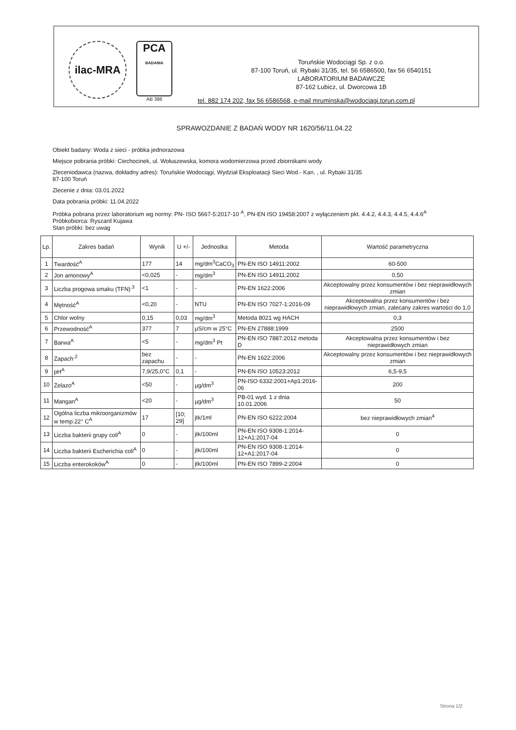ilac-MRA
PCA
BADANIA
AB 386
Toruńskie Wodociągi Sp. z o.o.
87-100 Toruń, ul. Rybaki 31/35, tel. 56 6586500, fax 56 6540151
LABORATORIUM BADAWCZE
87-162 Lubicz, ul. Dworcowa 1B
tel. 882 174 202, fax 56 6586568, e-mail mruminska@wodociagi.torun.com.pl
SPRAWOZDANIE Z BADAŃ WODY NR 1620/56/11.04.22
Obiekt badany: Woda z sieci - próbka jednorazowa
Miejsce pobrania próbki: Ciechocinek, ul. Wołuszewska, komora wodomierzowa przed zbiornikami wody
Zleceniodawca (nazwa, dokładny adres): Toruńskie Wodociągi, Wydział Eksploatacji Sieci Wod.- Kan. , ul. Rybaki 31/35
87-100 Toruń
Zlecenie z dnia: 03.01.2022
Data pobrania próbki: 11.04.2022
Próbka pobrana przez laboratorium wg normy: PN- ISO 5667-5:2017-10 <sup>A</sup>, PN-EN ISO 19458:2007 z wyłączeniem pkt. 4.4.2, 4.4.3, 4.4.5, 4.4.6<sup>A</sup>
Próbkobiorca: Ryszard Kujawa
Stan próbki: bez uwag
| Lp. | Zakres badań | Wynik | U +/- | Jednostka | Metoda | Wartość parametryczna |
| --- | --- | --- | --- | --- | --- | --- |
| 1 | Twardość<sup>A</sup> | 177 | 14 | mg/dm<sup>3</sup>CaCO<sub>3</sub> | PN-EN ISO 14911:2002 | 60-500 |
| 2 | Jon amonowy<sup>A</sup> | <0,025 | - | mg/dm<sup>3</sup> | PN-EN ISO 14911:2002 | 0,50 |
| 3 | Liczba progowa smaku (TFN)<sup>.3</sup> | <1 | - | - | PN-EN 1622:2006 | Akceptowalny przez konsumentów i bez nieprawidłowych zmian |
| 4 | Mętność<sup>A</sup> | <0,20 | - | NTU | PN-EN ISO 7027-1:2016-09 | Akceptowalna przez konsumentów i bez nieprawidłowych zmian, zalecany zakres wartości do 1,0 |
| 5 | Chlor wolny | 0,15 | 0,03 | mg/dm<sup>3</sup> | Metoda 8021 wg HACH | 0,3 |
| 6 | Przewodność<sup>A</sup> | 377 | 7 | µS/cm w 25°C | PN-EN 27888:1999 | 2500 |
| 7 | Barwa<sup>A</sup> | <5 | - | mg/dm<sup>3</sup> Pt | PN-EN ISO 7887:2012 metoda D | Akceptowalna przez konsumentów i bez nieprawidłowych zmian |
| 8 | Zapach<sup>.2</sup> | bez zapachu | - | - | PN-EN 1622:2006 | Akceptowalny przez konsumentów i bez nieprawidłowych zmian |
| 9 | pH<sup>A</sup> | 7,9/25,0°C | 0,1 | - | PN-EN ISO 10523:2012 | 6,5-9,5 |
| 10 | Żelazo<sup>A</sup> | <50 | - | µg/dm<sup>3</sup> | PN-ISO 6332:2001+Ap1:2016-06 | 200 |
| 11 | Mangan<sup>A</sup> | <20 | - | µg/dm<sup>3</sup> | PB-01 wyd. 1 z dnia 10.01.2006 | 50 |
| 12 | Ogólna liczba mikroorganizmów w temp.22° C<sup>A</sup> | 17 | [10; 29] | jtk/1ml | PN-EN ISO 6222:2004 | bez nieprawidłowych zmian<sup>4</sup> |
| 13 | Liczba bakterii grupy coli<sup>A</sup> | 0 | - | jtk/100ml | PN-EN ISO 9308-1:2014-12+A1:2017-04 | 0 |
| 14 | Liczba bakterii Escherichia coli<sup>A</sup> | 0 | - | jtk/100ml | PN-EN ISO 9308-1:2014-12+A1:2017-04 | 0 |
| 15 | Liczba enterokoków<sup>A</sup> | 0 | - | jtk/100ml | PN-EN ISO 7899-2:2004 | 0 |
Strona 1/2